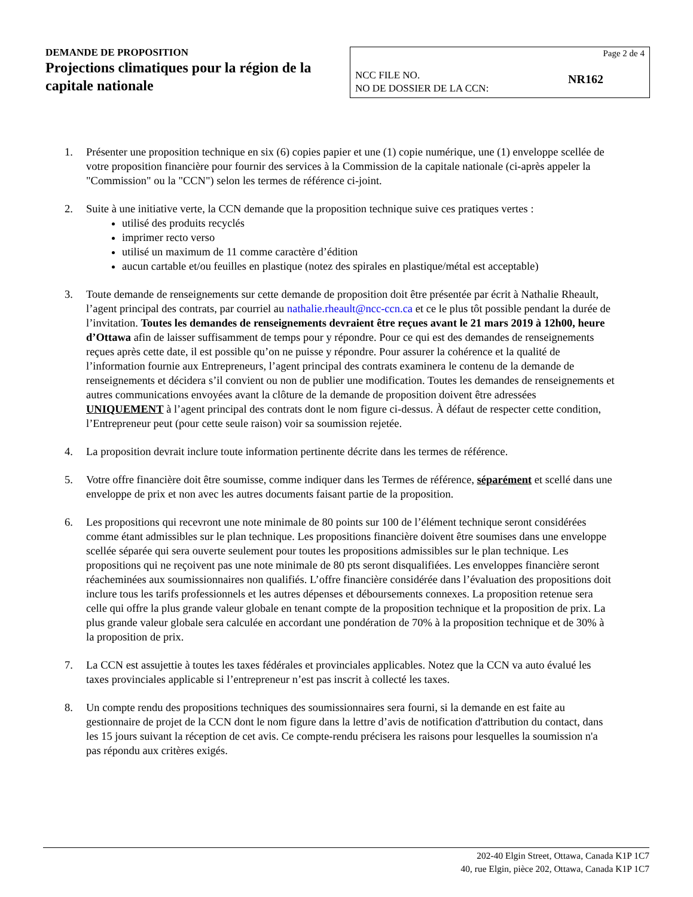DEMANDE DE PROPOSITION
Projections climatiques pour la région de la capitale nationale
Page 2 de 4
NCC FILE NO.
NO DE DOSSIER DE LA CCN:
NR162
1. Présenter une proposition technique en six (6) copies papier et une (1) copie numérique, une (1) enveloppe scellée de votre proposition financière pour fournir des services à la Commission de la capitale nationale (ci-après appeler la "Commission" ou la "CCN") selon les termes de référence ci-joint.
2. Suite à une initiative verte, la CCN demande que la proposition technique suive ces pratiques vertes :
utilisé des produits recyclés
imprimer recto verso
utilisé un maximum de 11 comme caractère d’édition
aucun cartable et/ou feuilles en plastique (notez des spirales en plastique/métal est acceptable)
3. Toute demande de renseignements sur cette demande de proposition doit être présentée par écrit à Nathalie Rheault, l’agent principal des contrats, par courriel au nathalie.rheault@ncc-ccn.ca et ce le plus tôt possible pendant la durée de l’invitation. Toutes les demandes de renseignements devraient être reçues avant le 21 mars 2019 à 12h00, heure d’Ottawa afin de laisser suffisamment de temps pour y répondre. Pour ce qui est des demandes de renseignements reçues après cette date, il est possible qu’on ne puisse y répondre. Pour assurer la cohérence et la qualité de l’information fournie aux Entrepreneurs, l’agent principal des contrats examinera le contenu de la demande de renseignements et décidera s’il convient ou non de publier une modification. Toutes les demandes de renseignements et autres communications envoyées avant la clôture de la demande de proposition doivent être adressées UNIQUEMENT à l’agent principal des contrats dont le nom figure ci-dessus. À défaut de respecter cette condition, l’Entrepreneur peut (pour cette seule raison) voir sa soumission rejetée.
4. La proposition devrait inclure toute information pertinente décrite dans les termes de référence.
5. Votre offre financière doit être soumisse, comme indiquer dans les Termes de référence, séparément et scellé dans une enveloppe de prix et non avec les autres documents faisant partie de la proposition.
6. Les propositions qui recevront une note minimale de 80 points sur 100 de l’élément technique seront considérées comme étant admissibles sur le plan technique. Les propositions financière doivent être soumises dans une enveloppe scellée séparée qui sera ouverte seulement pour toutes les propositions admissibles sur le plan technique. Les propositions qui ne reçoivent pas une note minimale de 80 pts seront disqualifiées. Les enveloppes financière seront réacheminées aux soumissionnaires non qualifiés. L’offre financière considérée dans l’évaluation des propositions doit inclure tous les tarifs professionnels et les autres dépenses et déboursements connexes. La proposition retenue sera celle qui offre la plus grande valeur globale en tenant compte de la proposition technique et la proposition de prix. La plus grande valeur globale sera calculée en accordant une pondération de 70% à la proposition technique et de 30% à la proposition de prix.
7. La CCN est assujettie à toutes les taxes fédérales et provinciales applicables. Notez que la CCN va auto évalué les taxes provinciales applicable si l’entrepreneur n’est pas inscrit à collecté les taxes.
8. Un compte rendu des propositions techniques des soumissionnaires sera fourni, si la demande en est faite au gestionnaire de projet de la CCN dont le nom figure dans la lettre d’avis de notification d'attribution du contact, dans les 15 jours suivant la réception de cet avis. Ce compte-rendu précisera les raisons pour lesquelles la soumission n'a pas répondu aux critères exigés.
202-40 Elgin Street, Ottawa, Canada K1P 1C7
40, rue Elgin, pièce 202, Ottawa, Canada K1P 1C7